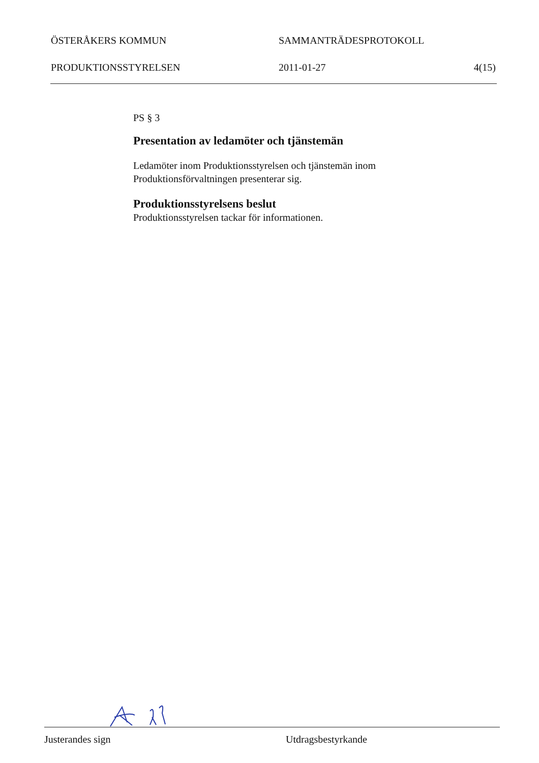ÖSTERÅKERS KOMMUN SAMMANTRÄDESPROTOKOLL
PRODUKTIONSSTYRELSEN 2011-01-27 4(15)
PS § 3
Presentation av ledamöter och tjänstemän
Ledamöter inom Produktionsstyrelsen och tjänstemän inom Produktionsförvaltningen presenterar sig.
Produktionsstyrelsens beslut
Produktionsstyrelsen tackar för informationen.
Justerandes sign Utdragsbestyrkande